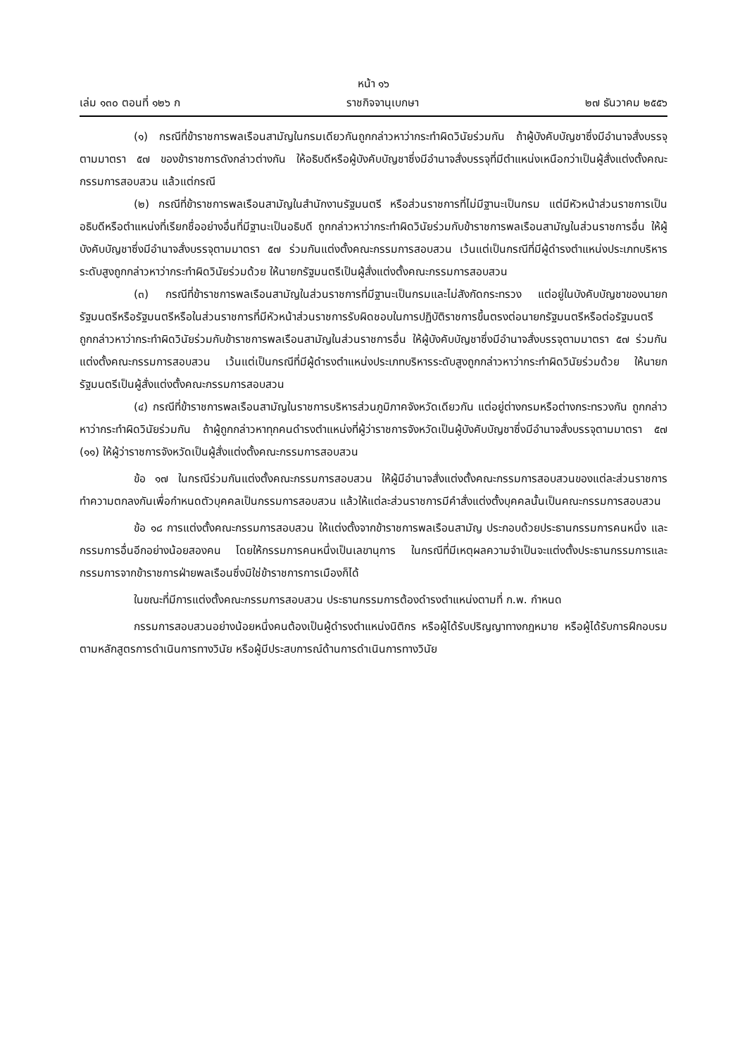หน้า ๑๖
เล่ม ๑๓๐ ตอนที่ ๑๒๖ ก ราชกิจจานุเบกษา ๒๗ ธันวาคม ๒๕๕๖
(๑) กรณีที่ข้าราชการพลเรือนสามัญในกรมเดียวกันถูกกล่าวหาว่ากระทำผิดวินัยร่วมกัน ถ้าผู้บังคับบัญชาซึ่งมีอำนาจสั่งบรรจุตามมาตรา ๕๗ ของข้าราชการดังกล่าวต่างกัน ให้อธิบดีหรือผู้บังคับบัญชาซึ่งมีอำนาจสั่งบรรจุที่มีตำแหน่งเหนือกว่าเป็นผู้สั่งแต่งตั้งคณะกรรมการสอบสวน แล้วแต่กรณี
(๒) กรณีที่ข้าราชการพลเรือนสามัญในสำนักงานรัฐมนตรี หรือส่วนราชการที่ไม่มีฐานะเป็นกรม แต่มีหัวหน้าส่วนราชการเป็นอธิบดีหรือตำแหน่งที่เรียกชื่ออย่างอื่นที่มีฐานะเป็นอธิบดี ถูกกล่าวหาว่ากระทำผิดวินัยร่วมกับข้าราชการพลเรือนสามัญในส่วนราชการอื่น ให้ผู้บังคับบัญชาซึ่งมีอำนาจสั่งบรรจุตามมาตรา ๕๗ ร่วมกันแต่งตั้งคณะกรรมการสอบสวน เว้นแต่เป็นกรณีที่มีผู้ดำรงตำแหน่งประเภทบริหารระดับสูงถูกกล่าวหาว่ากระทำผิดวินัยร่วมด้วย ให้นายกรัฐมนตรีเป็นผู้สั่งแต่งตั้งคณะกรรมการสอบสวน
(๓) กรณีที่ข้าราชการพลเรือนสามัญในส่วนราชการที่มีฐานะเป็นกรมและไม่สังกัดกระทรวง แต่อยู่ในบังคับบัญชาของนายกรัฐมนตรีหรือรัฐมนตรีหรือในส่วนราชการที่มีหัวหน้าส่วนราชการรับผิดชอบในการปฏิบัติราชการขึ้นตรงต่อนายกรัฐมนตรีหรือต่อรัฐมนตรี ถูกกล่าวหาว่ากระทำผิดวินัยร่วมกับข้าราชการพลเรือนสามัญในส่วนราชการอื่น ให้ผู้บังคับบัญชาซึ่งมีอำนาจสั่งบรรจุตามมาตรา ๕๗ ร่วมกันแต่งตั้งคณะกรรมการสอบสวน เว้นแต่เป็นกรณีที่มีผู้ดำรงตำแหน่งประเภทบริหารระดับสูงถูกกล่าวหาว่ากระทำผิดวินัยร่วมด้วย ให้นายกรัฐมนตรีเป็นผู้สั่งแต่งตั้งคณะกรรมการสอบสวน
(๔) กรณีที่ข้าราชการพลเรือนสามัญในราชการบริหารส่วนภูมิภาคจังหวัดเดียวกัน แต่อยู่ต่างกรมหรือต่างกระทรวงกัน ถูกกล่าวหาว่ากระทำผิดวินัยร่วมกัน ถ้าผู้ถูกกล่าวหาทุกคนดำรงตำแหน่งที่ผู้ว่าราชการจังหวัดเป็นผู้บังคับบัญชาซึ่งมีอำนาจสั่งบรรจุตามมาตรา ๕๗ (๑๑) ให้ผู้ว่าราชการจังหวัดเป็นผู้สั่งแต่งตั้งคณะกรรมการสอบสวน
ข้อ ๑๗ ในกรณีร่วมกันแต่งตั้งคณะกรรมการสอบสวน ให้ผู้มีอำนาจสั่งแต่งตั้งคณะกรรมการสอบสวนของแต่ละส่วนราชการทำความตกลงกันเพื่อกำหนดตัวบุคคลเป็นกรรมการสอบสวน แล้วให้แต่ละส่วนราชการมีคำสั่งแต่งตั้งบุคคลนั้นเป็นคณะกรรมการสอบสวน
ข้อ ๑๘ การแต่งตั้งคณะกรรมการสอบสวน ให้แต่งตั้งจากข้าราชการพลเรือนสามัญ ประกอบด้วยประธานกรรมการคนหนึ่ง และกรรมการอื่นอีกอย่างน้อยสองคน โดยให้กรรมการคนหนึ่งเป็นเลขานุการ ในกรณีที่มีเหตุผลความจำเป็นจะแต่งตั้งประธานกรรมการและกรรมการจากข้าราชการฝ่ายพลเรือนซึ่งมิใช่ข้าราชการการเมืองก็ได้
ในขณะที่มีการแต่งตั้งคณะกรรมการสอบสวน ประธานกรรมการต้องดำรงตำแหน่งตามที่ ก.พ. กำหนด
กรรมการสอบสวนอย่างน้อยหนึ่งคนต้องเป็นผู้ดำรงตำแหน่งนิติกร หรือผู้ได้รับปริญญาทางกฎหมาย หรือผู้ได้รับการฝึกอบรมตามหลักสูตรการดำเนินการทางวินัย หรือผู้มีประสบการณ์ด้านการดำเนินการทางวินัย